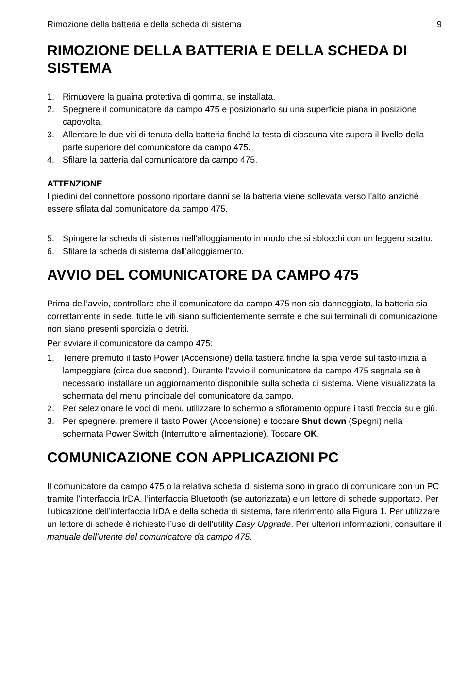Rimozione della batteria e della scheda di sistema 9
RIMOZIONE DELLA BATTERIA E DELLA SCHEDA DI SISTEMA
1. Rimuovere la guaina protettiva di gomma, se installata.
2. Spegnere il comunicatore da campo 475 e posizionarlo su una superficie piana in posizione capovolta.
3. Allentare le due viti di tenuta della batteria finché la testa di ciascuna vite supera il livello della parte superiore del comunicatore da campo 475.
4. Sfilare la batteria dal comunicatore da campo 475.
ATTENZIONE
I piedini del connettore possono riportare danni se la batteria viene sollevata verso l’alto anziché essere sfilata dal comunicatore da campo 475.
5. Spingere la scheda di sistema nell’alloggiamento in modo che si sblocchi con un leggero scatto.
6. Sfilare la scheda di sistema dall’alloggiamento.
AVVIO DEL COMUNICATORE DA CAMPO 475
Prima dell’avvio, controllare che il comunicatore da campo 475 non sia danneggiato, la batteria sia correttamente in sede, tutte le viti siano sufficientemente serrate e che sui terminali di comunicazione non siano presenti sporcizia o detriti.
Per avviare il comunicatore da campo 475:
1. Tenere premuto il tasto Power (Accensione) della tastiera finché la spia verde sul tasto inizia a lampeggiare (circa due secondi). Durante l’avvio il comunicatore da campo 475 segnala se è necessario installare un aggiornamento disponibile sulla scheda di sistema. Viene visualizzata la schermata del menu principale del comunicatore da campo.
2. Per selezionare le voci di menu utilizzare lo schermo a sfioramento oppure i tasti freccia su e giù.
3. Per spegnere, premere il tasto Power (Accensione) e toccare Shut down (Spegni) nella schermata Power Switch (Interruttore alimentazione). Toccare OK.
COMUNICAZIONE CON APPLICAZIONI PC
Il comunicatore da campo 475 o la relativa scheda di sistema sono in grado di comunicare con un PC tramite l’interfaccia IrDA, l’interfaccia Bluetooth (se autorizzata) e un lettore di schede supportato. Per l’ubicazione dell’interfaccia IrDA e della scheda di sistema, fare riferimento alla Figura 1. Per utilizzare un lettore di schede è richiesto l’uso di dell’utility Easy Upgrade. Per ulteriori informazioni, consultare il manuale dell’utente del comunicatore da campo 475.